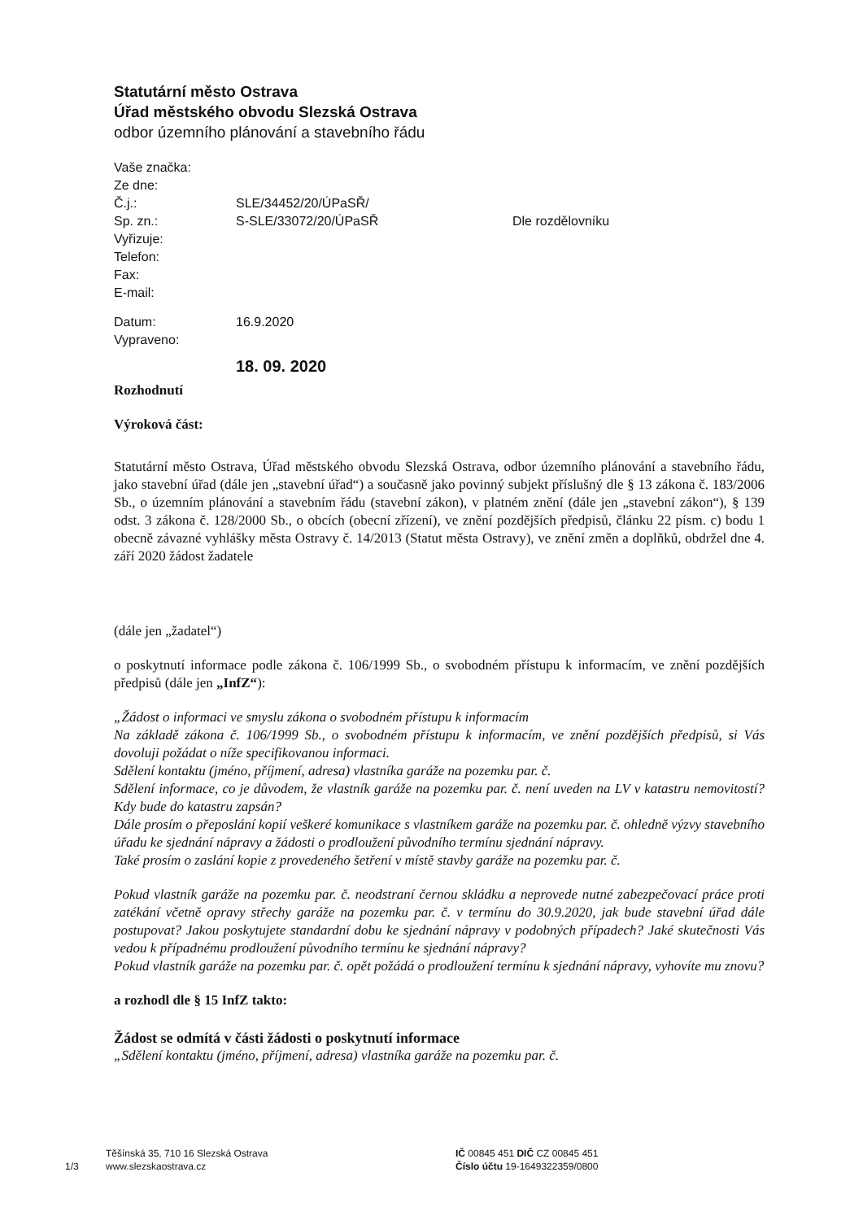Statutární město Ostrava
Úřad městského obvodu Slezská Ostrava
odbor územního plánování a stavebního řádu
Vaše značka:
Ze dne:
Č.j.: SLE/34452/20/ÚPaSŘ/
Sp. zn.: S-SLE/33072/20/ÚPaSŘ Dle rozdělovníku
Vyřizuje:
Telefon:
Fax:
E-mail:
Datum: 16.9.2020
Vypraveno:
18. 09. 2020
Rozhodnutí
Výroková část:
Statutární město Ostrava, Úřad městského obvodu Slezská Ostrava, odbor územního plánování a stavebního řádu, jako stavební úřad (dále jen „stavební úřad“) a současně jako povinný subjekt příslušný dle § 13 zákona č. 183/2006 Sb., o územním plánování a stavebním řádu (stavební zákon), v platném znění (dále jen „stavební zákon“), § 139 odst. 3 zákona č. 128/2000 Sb., o obcích (obecní zřízení), ve znění pozdějších předpisů, článku 22 písm. c) bodu 1 obecně závazné vyhlášky města Ostravy č. 14/2013 (Statut města Ostravy), ve znění změn a doplňků, obdržel dne 4. září 2020 žádost žadatele
(dále jen „žadatel“)
o poskytnutí informace podle zákona č. 106/1999 Sb., o svobodném přístupu k informacím, ve znění pozdějších předpisů (dále jen „InfZ“):
„Žádost o informaci ve smyslu zákona o svobodném přístupu k informacím
Na základě zákona č. 106/1999 Sb., o svobodném přístupu k informacím, ve znění pozdějších předpisů, si Vás dovoluji požádat o níže specifikovanou informaci.
Sdělení kontaktu (jméno, příjmení, adresa) vlastníka garáže na pozemku par. č.
Sdělení informace, co je důvodem, že vlastník garáže na pozemku par. č. není uveden na LV v katastru nemovitostí? Kdy bude do katastru zapsán?
Dále prosím o přeposlání kopií veškeré komunikace s vlastníkem garáže na pozemku par. č. ohledně výzvy stavebního úřadu ke sjednání nápravy a žádosti o prodloužení původního termínu sjednání nápravy.
Také prosím o zaslání kopie z provedeného šetření v místě stavby garáže na pozemku par. č.
Pokud vlastník garáže na pozemku par. č. neodstraní černou skládku a neprovede nutné zabezpečovací práce proti zatékání včetně opravy střechy garáže na pozemku par. č. v termínu do 30.9.2020, jak bude stavební úřad dále postupovat? Jakou poskytujete standardní dobu ke sjednání nápravy v podobných případech? Jaké skutečnosti Vás vedou k případnému prodloužení původního termínu ke sjednání nápravy?
Pokud vlastník garáže na pozemku par. č. opět požádá o prodloužení termínu k sjednání nápravy, vyhovíte mu znovu?
a rozhodl dle § 15 InfZ takto:
Žádost se odmítá v části žádosti o poskytnutí informace
„Sdělení kontaktu (jméno, příjmení, adresa) vlastníka garáže na pozemku par. č.
1/3
Těšínská 35, 710 16 Slezská Ostrava
www.slezskaostrava.cz
IČ 00845 451 DIČ CZ 00845 451
Číslo účtu 19-1649322359/0800